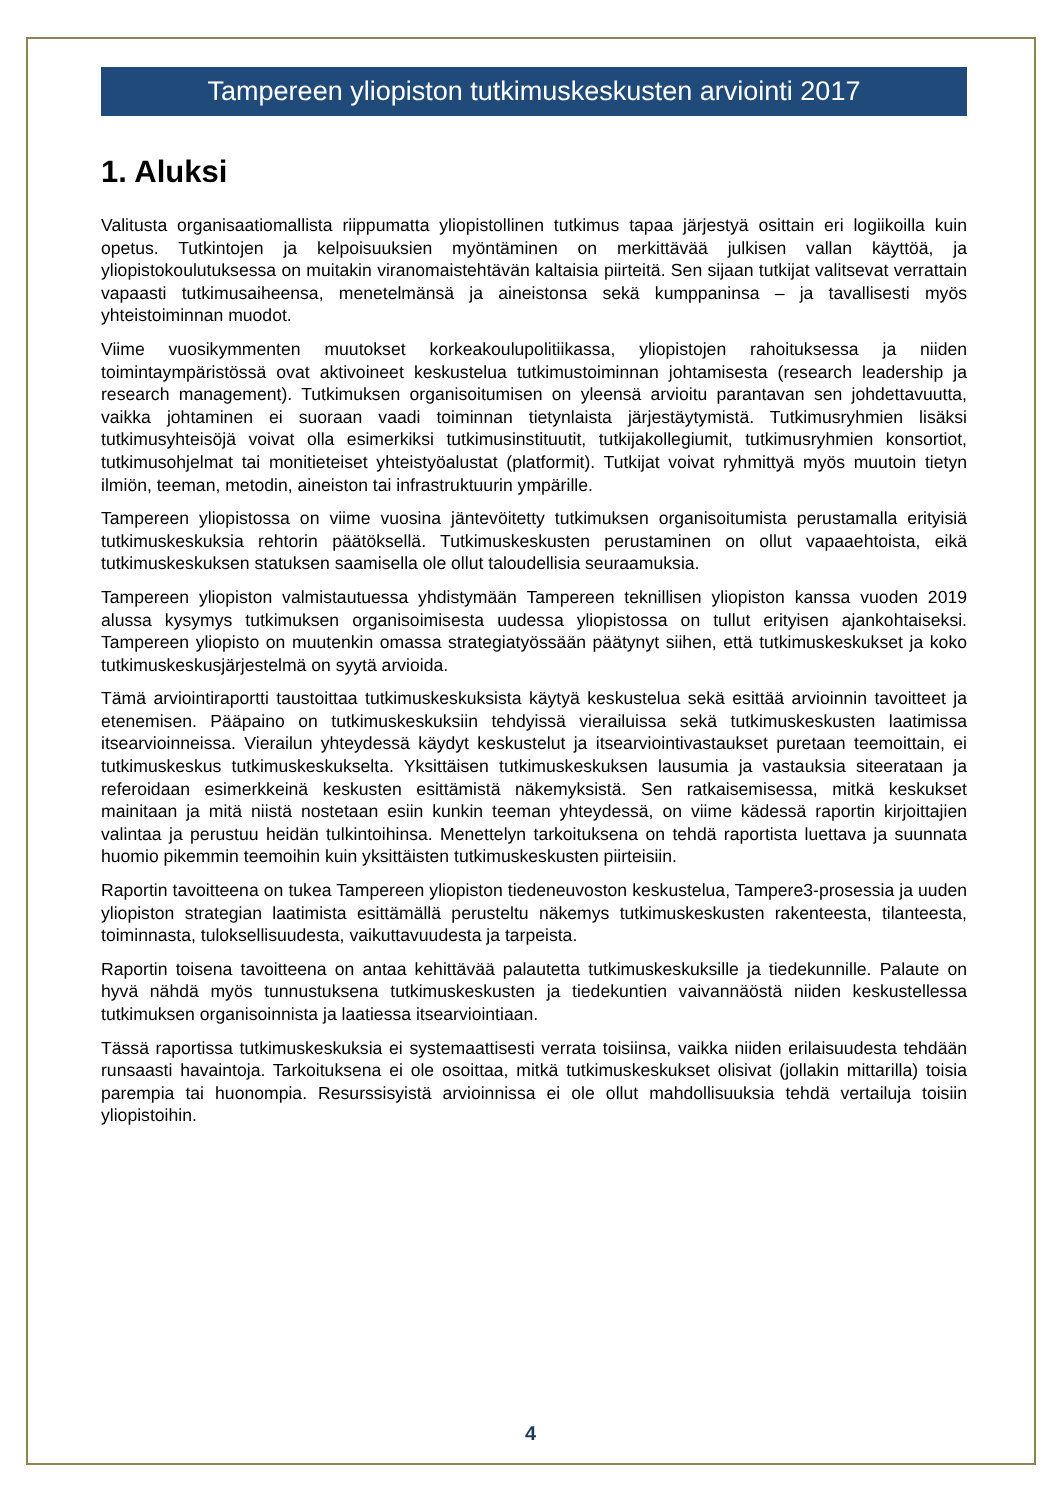Tampereen yliopiston tutkimuskeskusten arviointi 2017
1. Aluksi
Valitusta organisaatiomallista riippumatta yliopistollinen tutkimus tapaa järjestyä osittain eri logiikoilla kuin opetus. Tutkintojen ja kelpoisuuksien myöntäminen on merkittävää julkisen vallan käyttöä, ja yliopistokoulutuksessa on muitakin viranomaistehtävän kaltaisia piirteitä. Sen sijaan tutkijat valitsevat verrattain vapaasti tutkimusaiheensa, menetelmänsä ja aineistonsa sekä kumppaninsa – ja tavallisesti myös yhteistoiminnan muodot.
Viime vuosikymmenten muutokset korkeakoulupolitiikassa, yliopistojen rahoituksessa ja niiden toimintaympäristössä ovat aktivoineet keskustelua tutkimustoiminnan johtamisesta (research leadership ja research management). Tutkimuksen organisoitumisen on yleensä arvioitu parantavan sen johdettavuutta, vaikka johtaminen ei suoraan vaadi toiminnan tietynlaista järjestäytymistä. Tutkimusryhmien lisäksi tutkimusyhteisöjä voivat olla esimerkiksi tutkimusinstituutit, tutkijakollegiumit, tutkimusryhmien konsortiot, tutkimusohjelmat tai monitieteiset yhteistyöalustat (platformit). Tutkijat voivat ryhmittyä myös muutoin tietyn ilmiön, teeman, metodin, aineiston tai infrastruktuurin ympärille.
Tampereen yliopistossa on viime vuosina jäntevöitetty tutkimuksen organisoitumista perustamalla erityisiä tutkimuskeskuksia rehtorin päätöksellä. Tutkimuskeskusten perustaminen on ollut vapaaehtoista, eikä tutkimuskeskuksen statuksen saamisella ole ollut taloudellisia seuraamuksia.
Tampereen yliopiston valmistautuessa yhdistymään Tampereen teknillisen yliopiston kanssa vuoden 2019 alussa kysymys tutkimuksen organisoimisesta uudessa yliopistossa on tullut erityisen ajankohtaiseksi. Tampereen yliopisto on muutenkin omassa strategiatyössään päätynyt siihen, että tutkimuskeskukset ja koko tutkimuskeskusjärjestelmä on syytä arvioida.
Tämä arviointiraportti taustoittaa tutkimuskeskuksista käytyä keskustelua sekä esittää arvioinnin tavoitteet ja etenemisen. Pääpaino on tutkimuskeskuksiin tehdyissä vierailuissa sekä tutkimuskeskusten laatimissa itsearvioinneissa. Vierailun yhteydessä käydyt keskustelut ja itsearviointivastaukset puretaan teemoittain, ei tutkimuskeskus tutkimuskeskukselta. Yksittäisen tutkimuskeskuksen lausumia ja vastauksia siteerataan ja referoidaan esimerkkeinä keskusten esittämistä näkemyksistä. Sen ratkaisemisessa, mitkä keskukset mainitaan ja mitä niistä nostetaan esiin kunkin teeman yhteydessä, on viime kädessä raportin kirjoittajien valintaa ja perustuu heidän tulkintoihinsa. Menettelyn tarkoituksena on tehdä raportista luettava ja suunnata huomio pikemmin teemoihin kuin yksittäisten tutkimuskeskusten piirteisiin.
Raportin tavoitteena on tukea Tampereen yliopiston tiedeneuvoston keskustelua, Tampere3-prosessia ja uuden yliopiston strategian laatimista esittämällä perusteltu näkemys tutkimuskeskusten rakenteesta, tilanteesta, toiminnasta, tuloksellisuudesta, vaikuttavuudesta ja tarpeista.
Raportin toisena tavoitteena on antaa kehittävää palautetta tutkimuskeskuksille ja tiedekunnille. Palaute on hyvä nähdä myös tunnustuksena tutkimuskeskusten ja tiedekuntien vaivannäöstä niiden keskustellessa tutkimuksen organisoinnista ja laatiessa itsearviointiaan.
Tässä raportissa tutkimuskeskuksia ei systemaattisesti verrata toisiinsa, vaikka niiden erilaisuudesta tehdään runsaasti havaintoja. Tarkoituksena ei ole osoittaa, mitkä tutkimuskeskukset olisivat (jollakin mittarilla) toisia parempia tai huonompia. Resurssisyistä arvioinnissa ei ole ollut mahdollisuuksia tehdä vertailuja toisiin yliopistoihin.
4